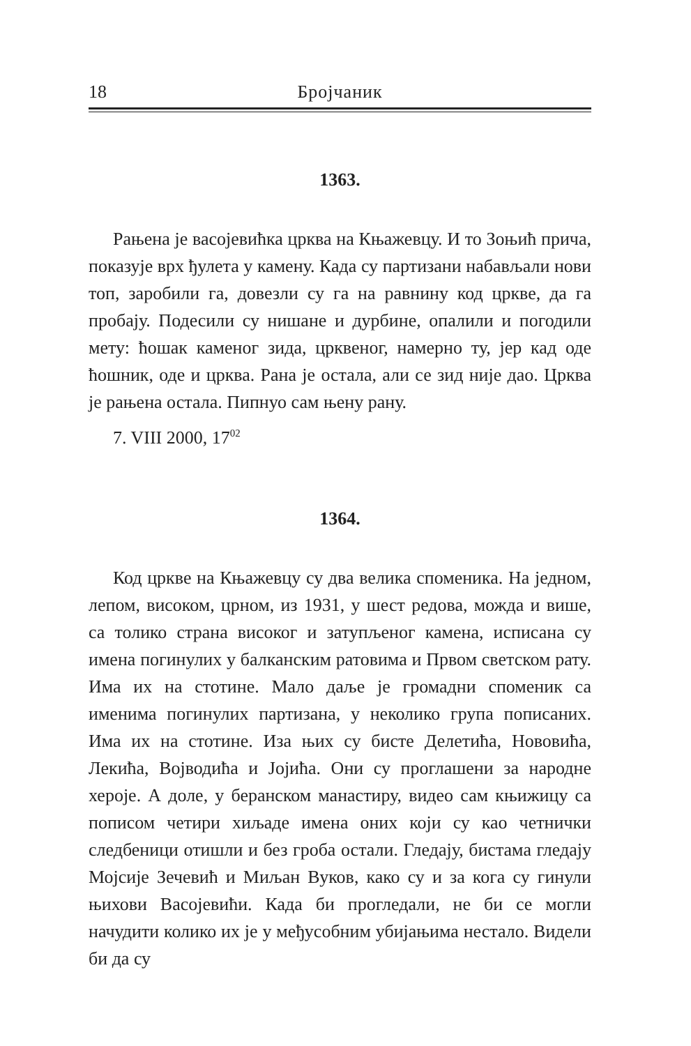18 Бројчаник
1363.
Рањена је васојевићка црква на Књажевцу. И то Зоњић прича, показује врх ђулета у камену. Када су партизани набављали нови топ, заробили га, довезли су га на равнину код цркве, да га пробају. Подесили су нишане и дурбине, опалили и погодили мету: ћошак каменог зида, црквеног, намерно ту, јер кад оде ћошник, оде и црква. Рана је остала, али се зид није дао. Црква је рањена остала. Пипнуо сам њену рану.
7. VIII 2000, 17<sup>02</sup>
1364.
Код цркве на Књажевцу су два велика споменика. На једном, лепом, високом, црном, из 1931, у шест редова, можда и више, са толико страна високог и затупљеног камена, исписана су имена погинулих у балканским ратовима и Првом светском рату. Има их на стотине. Мало даље је громадни споменик са именима погинулих партизана, у неколико група пописаних. Има их на стотине. Иза њих су бисте Делетића, Нововића, Лекића, Војводића и Јојића. Они су проглашени за народне хероје. А доле, у беранском манастиру, видео сам књижицу са пописом четири хиљаде имена оних који су као четнички следбеници отишли и без гроба остали. Гледају, бистама гледају Мојсије Зечевић и Миљан Вуков, како су и за кога су гинули њихови Васојевићи. Када би прогледали, не би се могли начудити колико их је у међусобним убијањима нестало. Видели би да су